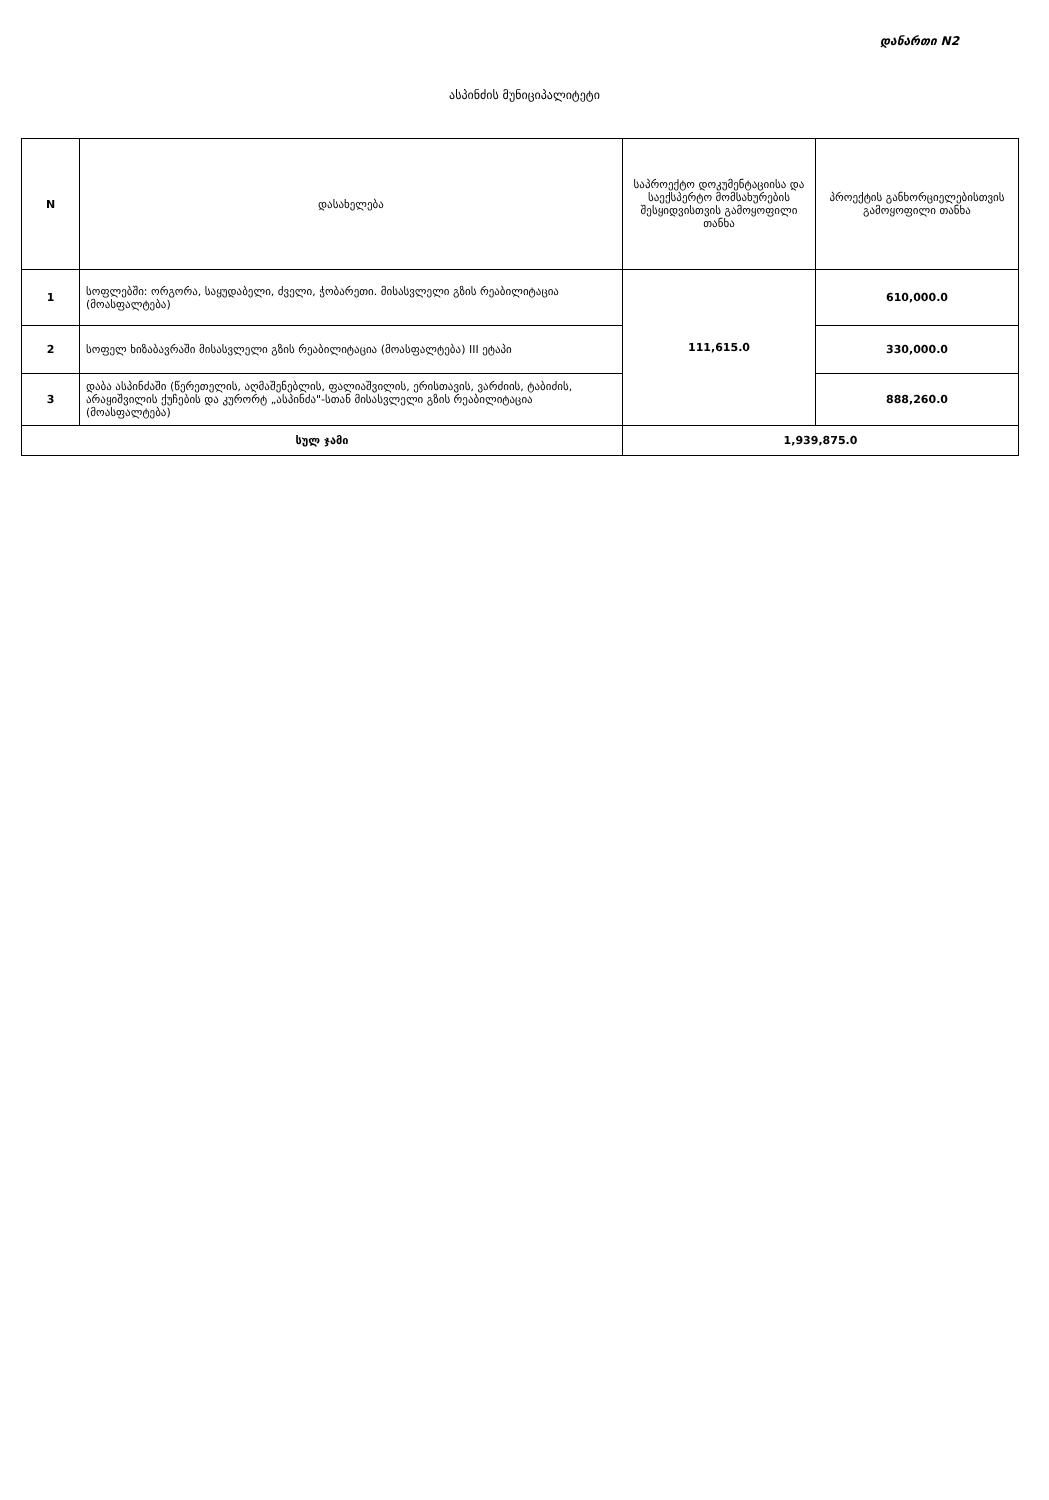დანართი N2
ასპინძის მუნიციპალიტეტი
| N | დასახელება | საპროექტო დოკუმენტაციისა და საექსპერტო მომსახურების შესყიდვისთვის გამოყოფილი თანხა | პროექტის განხორციელებისთვის გამოყოფილი თანხა |
| --- | --- | --- | --- |
| 1 | სოფლებში: ორგორა, საყუდაბელი, ძველი, ჭობარეთი. მისასვლელი გზის რეაბილიტაცია (მოასფალტება) | 111,615.0 | 610,000.0 |
| 2 | სოფელ ხიზაბავრაში მისასვლელი გზის რეაბილიტაცია (მოასფალტება) III ეტაპი | | 330,000.0 |
| 3 | დაბა ასპინძაში (წერეთელის, აღმაშენებლის, ფალიაშვილის, ერისთავის, ვარძიის, ტაბიძის, არაყიშვილის ქუჩების და კურორტ „ასპინძა"-სთან მისასვლელი გზის რეაბილიტაცია (მოასფალტება) | | 888,260.0 |
| სულ ჯამი | | 1,939,875.0 | |